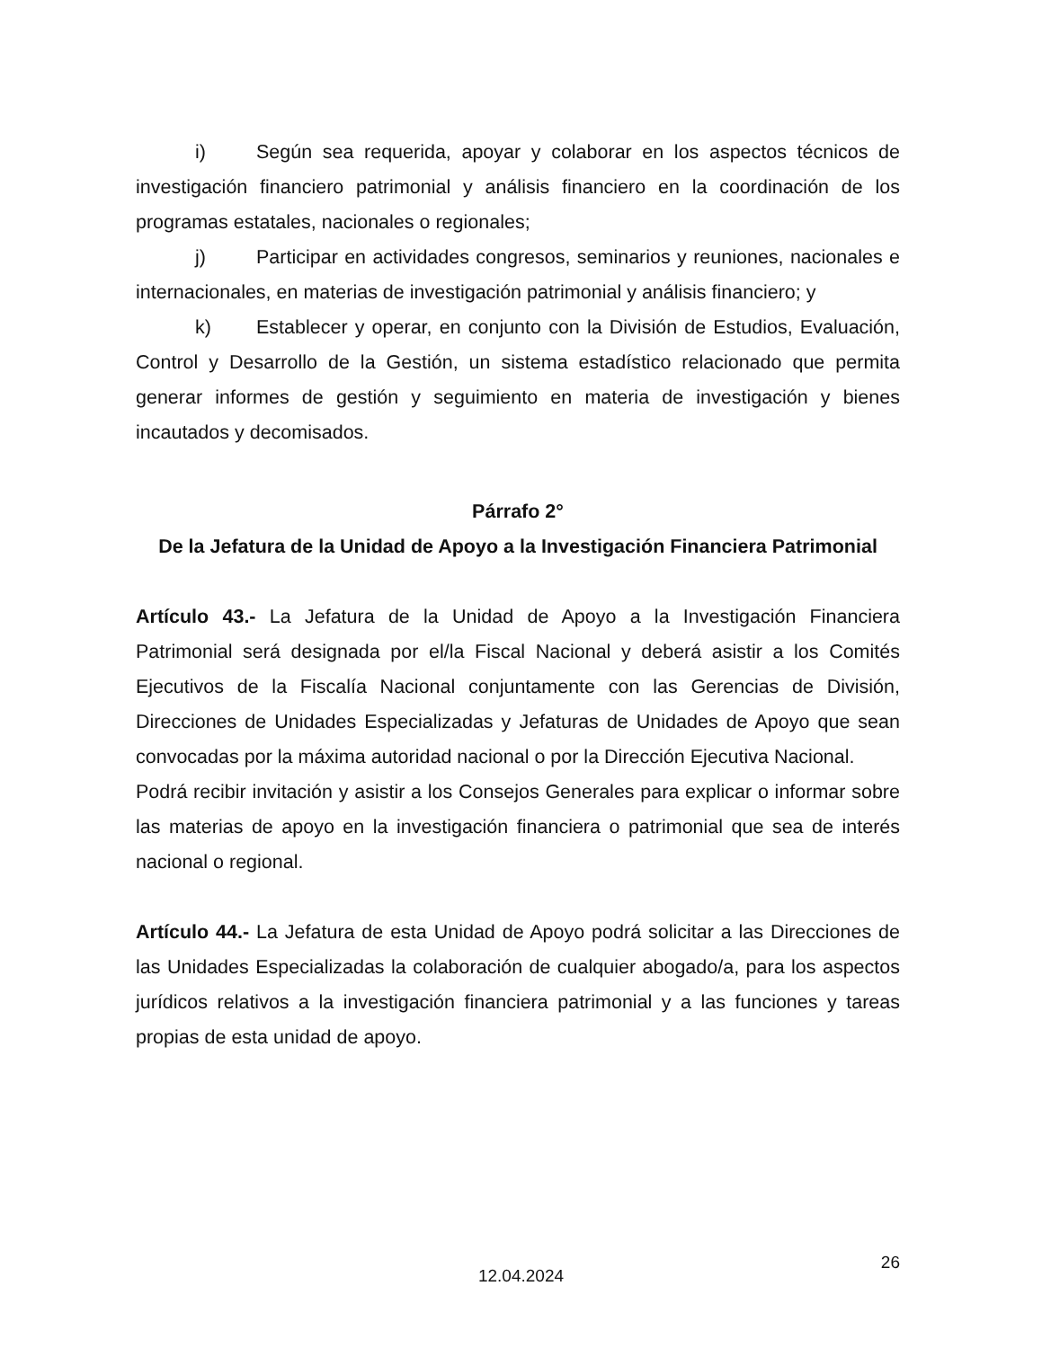i) Según sea requerida, apoyar y colaborar en los aspectos técnicos de investigación financiero patrimonial y análisis financiero en la coordinación de los programas estatales, nacionales o regionales;
j) Participar en actividades congresos, seminarios y reuniones, nacionales e internacionales, en materias de investigación patrimonial y análisis financiero; y
k) Establecer y operar, en conjunto con la División de Estudios, Evaluación, Control y Desarrollo de la Gestión, un sistema estadístico relacionado que permita generar informes de gestión y seguimiento en materia de investigación y bienes incautados y decomisados.
Párrafo 2°
De la Jefatura de la Unidad de Apoyo a la Investigación Financiera Patrimonial
Artículo 43.- La Jefatura de la Unidad de Apoyo a la Investigación Financiera Patrimonial será designada por el/la Fiscal Nacional y deberá asistir a los Comités Ejecutivos de la Fiscalía Nacional conjuntamente con las Gerencias de División, Direcciones de Unidades Especializadas y Jefaturas de Unidades de Apoyo que sean convocadas por la máxima autoridad nacional o por la Dirección Ejecutiva Nacional.
Podrá recibir invitación y asistir a los Consejos Generales para explicar o informar sobre las materias de apoyo en la investigación financiera o patrimonial que sea de interés nacional o regional.
Artículo 44.- La Jefatura de esta Unidad de Apoyo podrá solicitar a las Direcciones de las Unidades Especializadas la colaboración de cualquier abogado/a, para los aspectos jurídicos relativos a la investigación financiera patrimonial y a las funciones y tareas propias de esta unidad de apoyo.
26
12.04.2024